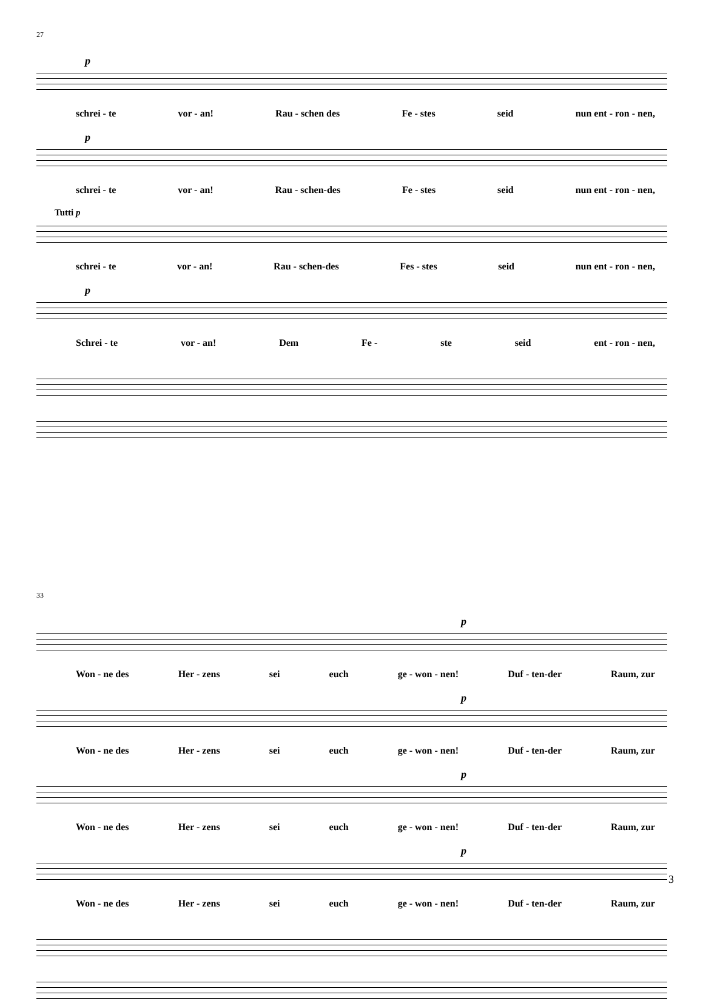27
p
schrei - te vor - an! Rau - schen des Fe - stes seid nun ent - ron - nen,
p
schrei - te vor - an! Rau - schen-des Fe - stes seid nun ent - ron - nen,
Tutti p
schrei - te vor - an! Rau - schen-des Fes - stes seid nun ent - ron - nen,
p
Schrei - te vor - an! Dem Fe - ste seid ent - ron - nen,
33
p
Won - ne des Her - zens sei euch ge - won - nen! Duf - ten-der Raum, zur
p
Won - ne des Her - zens sei euch ge - won - nen! Duf - ten-der Raum, zur
p
Won - ne des Her - zens sei euch ge - won - nen! Duf - ten-der Raum, zur
p
Won - ne des Her - zens sei euch ge - won - nen! Duf - ten-der Raum, zur
3